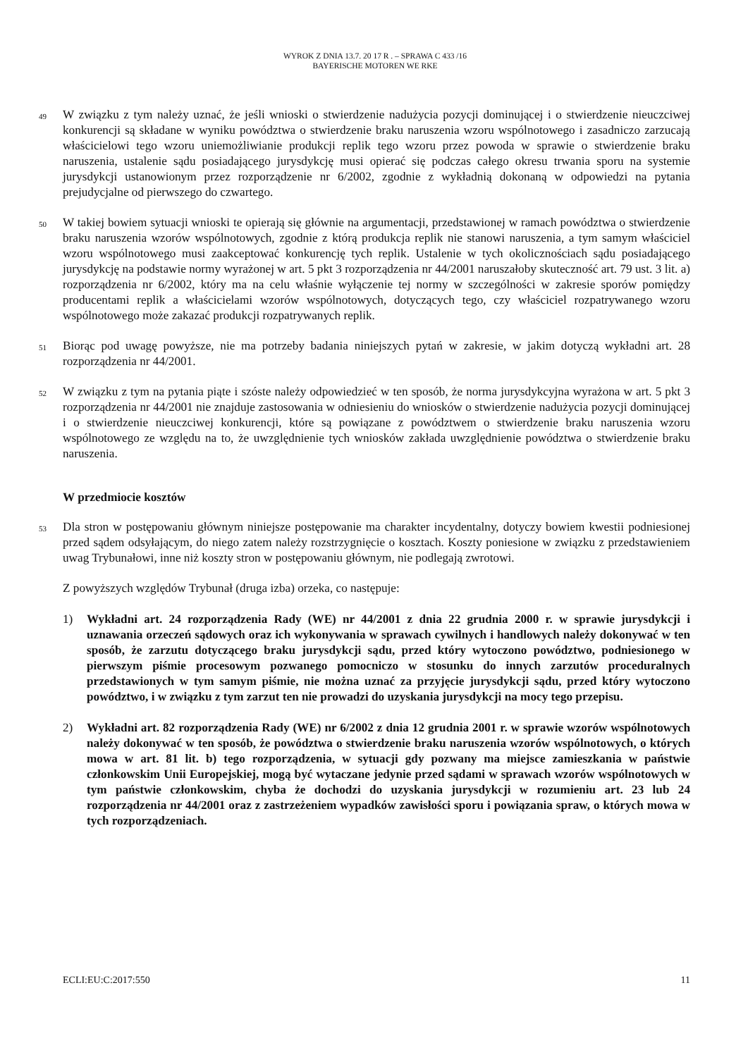WYROK Z DNIA 13.7. 20 17 R . – SPRAWA C 433 /16
BAYERISCHE MOTOREN WE RKE
49
W związku z tym należy uznać, że jeśli wnioski o stwierdzenie nadużycia pozycji dominującej i o stwierdzenie nieuczciwej konkurencji są składane w wyniku powództwa o stwierdzenie braku naruszenia wzoru wspólnotowego i zasadniczo zarzucają właścicielowi tego wzoru uniemożliwianie produkcji replik tego wzoru przez powoda w sprawie o stwierdzenie braku naruszenia, ustalenie sądu posiadającego jurysdykcję musi opierać się podczas całego okresu trwania sporu na systemie jurysdykcji ustanowionym przez rozporządzenie nr 6/2002, zgodnie z wykładnią dokonaną w odpowiedzi na pytania prejudycjalne od pierwszego do czwartego.
50
W takiej bowiem sytuacji wnioski te opierają się głównie na argumentacji, przedstawionej w ramach powództwa o stwierdzenie braku naruszenia wzorów wspólnotowych, zgodnie z którą produkcja replik nie stanowi naruszenia, a tym samym właściciel wzoru wspólnotowego musi zaakceptować konkurencję tych replik. Ustalenie w tych okolicznościach sądu posiadającego jurysdykcję na podstawie normy wyrażonej w art. 5 pkt 3 rozporządzenia nr 44/2001 naruszałoby skuteczność art. 79 ust. 3 lit. a) rozporządzenia nr 6/2002, który ma na celu właśnie wyłączenie tej normy w szczególności w zakresie sporów pomiędzy producentami replik a właścicielami wzorów wspólnotowych, dotyczących tego, czy właściciel rozpatrywanego wzoru wspólnotowego może zakazać produkcji rozpatrywanych replik.
51
Biorąc pod uwagę powyższe, nie ma potrzeby badania niniejszych pytań w zakresie, w jakim dotyczą wykładni art. 28 rozporządzenia nr 44/2001.
52
W związku z tym na pytania piąte i szóste należy odpowiedzieć w ten sposób, że norma jurysdykcyjna wyrażona w art. 5 pkt 3 rozporządzenia nr 44/2001 nie znajduje zastosowania w odniesieniu do wniosków o stwierdzenie nadużycia pozycji dominującej i o stwierdzenie nieuczciwej konkurencji, które są powiązane z powództwem o stwierdzenie braku naruszenia wzoru wspólnotowego ze względu na to, że uwzględnienie tych wniosków zakłada uwzględnienie powództwa o stwierdzenie braku naruszenia.
W przedmiocie kosztów
53
Dla stron w postępowaniu głównym niniejsze postępowanie ma charakter incydentalny, dotyczy bowiem kwestii podniesionej przed sądem odsyłającym, do niego zatem należy rozstrzygnięcie o kosztach. Koszty poniesione w związku z przedstawieniem uwag Trybunałowi, inne niż koszty stron w postępowaniu głównym, nie podlegają zwrotowi.
Z powyższych względów Trybunał (druga izba) orzeka, co następuje:
1) Wykładni art. 24 rozporządzenia Rady (WE) nr 44/2001 z dnia 22 grudnia 2000 r. w sprawie jurysdykcji i uznawania orzeczeń sądowych oraz ich wykonywania w sprawach cywilnych i handlowych należy dokonywać w ten sposób, że zarzutu dotyczącego braku jurysdykcji sądu, przed który wytoczono powództwo, podniesionego w pierwszym piśmie procesowym pozwanego pomocniczo w stosunku do innych zarzutów proceduralnych przedstawionych w tym samym piśmie, nie można uznać za przyjęcie jurysdykcji sądu, przed który wytoczono powództwo, i w związku z tym zarzut ten nie prowadzi do uzyskania jurysdykcji na mocy tego przepisu.
2) Wykładni art. 82 rozporządzenia Rady (WE) nr 6/2002 z dnia 12 grudnia 2001 r. w sprawie wzorów wspólnotowych należy dokonywać w ten sposób, że powództwa o stwierdzenie braku naruszenia wzorów wspólnotowych, o których mowa w art. 81 lit. b) tego rozporządzenia, w sytuacji gdy pozwany ma miejsce zamieszkania w państwie członkowskim Unii Europejskiej, mogą być wytaczane jedynie przed sądami w sprawach wzorów wspólnotowych w tym państwie członkowskim, chyba że dochodzi do uzyskania jurysdykcji w rozumieniu art. 23 lub 24 rozporządzenia nr 44/2001 oraz z zastrzeżeniem wypadków zawisłości sporu i powiązania spraw, o których mowa w tych rozporządzeniach.
ECLI:EU:C:2017:550 11